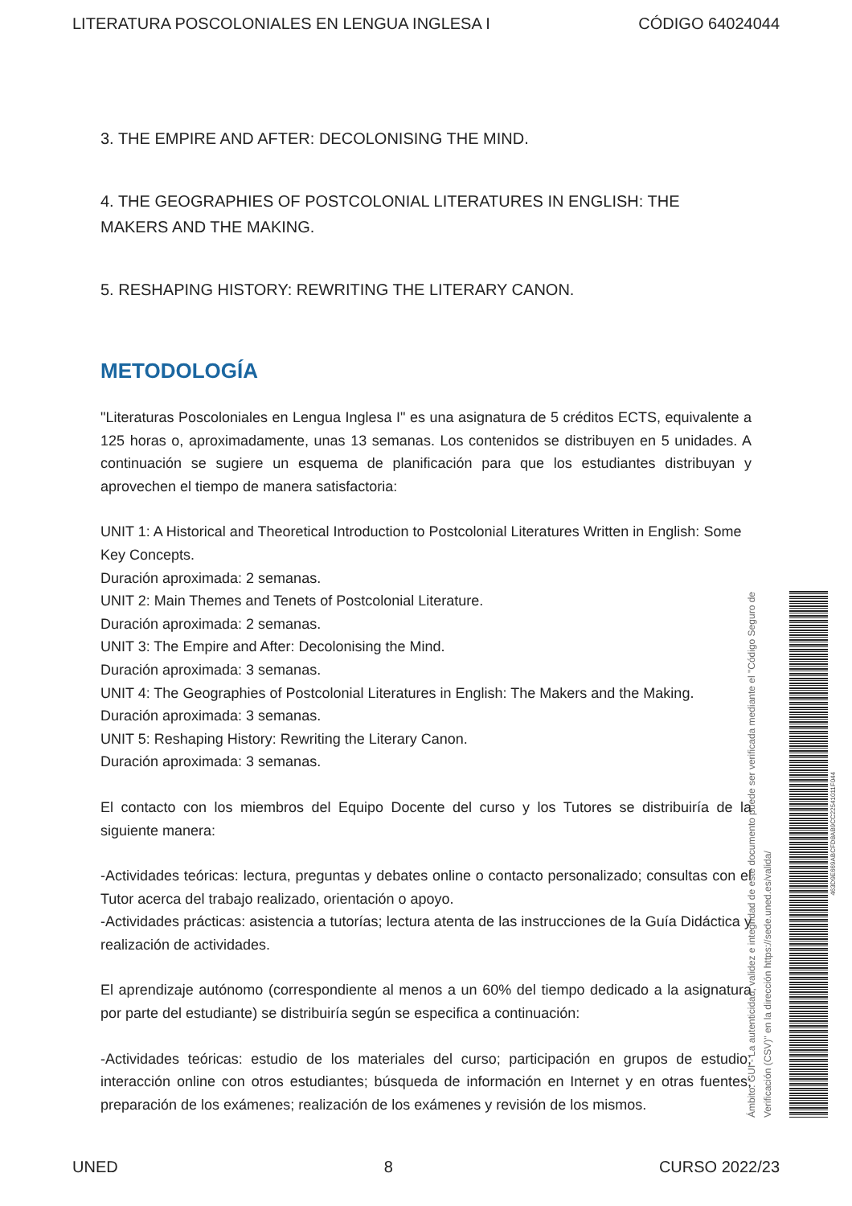LITERATURA POSCOLONIALES EN LENGUA INGLESA I CÓDIGO 64024044
3. THE EMPIRE AND AFTER: DECOLONISING THE MIND.
4. THE GEOGRAPHIES OF POSTCOLONIAL LITERATURES IN ENGLISH: THE MAKERS AND THE MAKING.
5. RESHAPING HISTORY: REWRITING THE LITERARY CANON.
METODOLOGÍA
"Literaturas Poscoloniales en Lengua Inglesa I" es una asignatura de 5 créditos ECTS, equivalente a 125 horas o, aproximadamente, unas 13 semanas. Los contenidos se distribuyen en 5 unidades. A continuación se sugiere un esquema de planificación para que los estudiantes distribuyan y aprovechen el tiempo de manera satisfactoria:
UNIT 1: A Historical and Theoretical Introduction to Postcolonial Literatures Written in English: Some Key Concepts.
Duración aproximada: 2 semanas.
UNIT 2: Main Themes and Tenets of Postcolonial Literature.
Duración aproximada: 2 semanas.
UNIT 3: The Empire and After: Decolonising the Mind.
Duración aproximada: 3 semanas.
UNIT 4: The Geographies of Postcolonial Literatures in English: The Makers and the Making.
Duración aproximada: 3 semanas.
UNIT 5: Reshaping History: Rewriting the Literary Canon.
Duración aproximada: 3 semanas.
El contacto con los miembros del Equipo Docente del curso y los Tutores se distribuiría de la siguiente manera:
-Actividades teóricas: lectura, preguntas y debates online o contacto personalizado; consultas con el Tutor acerca del trabajo realizado, orientación o apoyo.
-Actividades prácticas: asistencia a tutorías; lectura atenta de las instrucciones de la Guía Didáctica y realización de actividades.
El aprendizaje autónomo (correspondiente al menos a un 60% del tiempo dedicado a la asignatura por parte del estudiante) se distribuiría según se especifica a continuación:
-Actividades teóricas: estudio de los materiales del curso; participación en grupos de estudio; interacción online con otros estudiantes; búsqueda de información en Internet y en otras fuentes; preparación de los exámenes; realización de los exámenes y revisión de los mismos.
Ámbito: GUI - La autenticidad, validez e integridad de este documento puede ser verificada mediante el "Código Seguro de Verificación (CSV)" en la dirección https://sede.uned.es/valida/
463D9E669ABCFD8AB9CC22541011F044
UNED 8 CURSO 2022/23